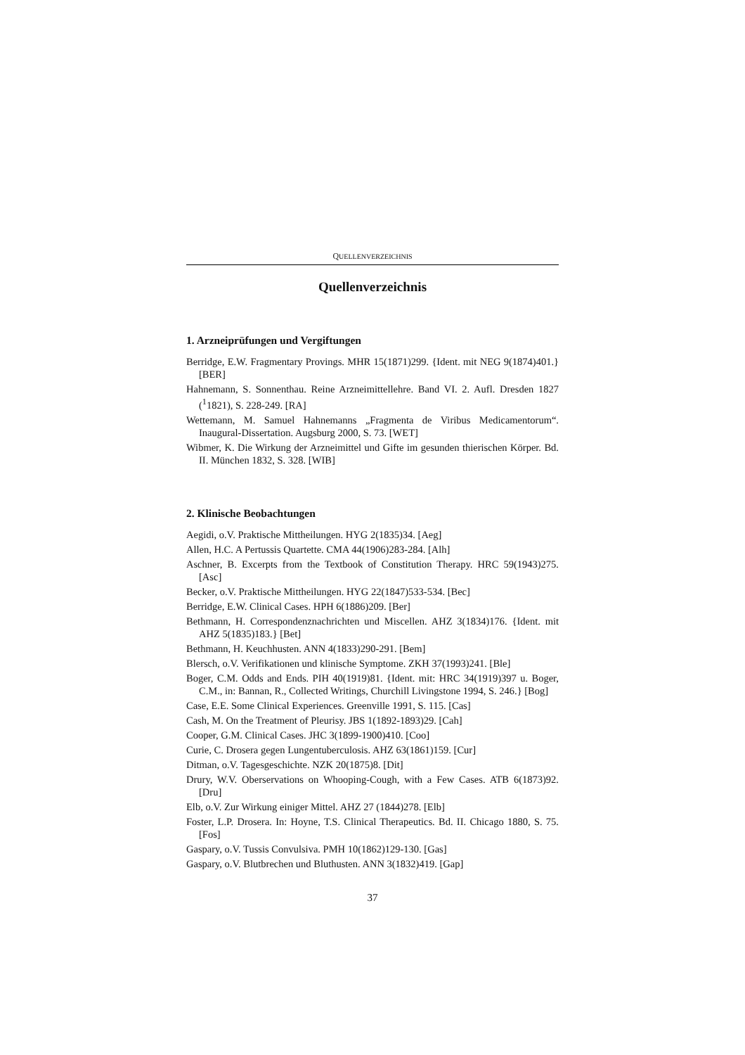QUELLENVERZEICHNIS
Quellenverzeichnis
1. Arzneiprüfungen und Vergiftungen
Berridge, E.W. Fragmentary Provings. MHR 15(1871)299. {Ident. mit NEG 9(1874)401.} [BER]
Hahnemann, S. Sonnenthau. Reine Arzneimittellehre. Band VI. 2. Aufl. Dresden 1827 (<sup>1</sup>1821), S. 228-249. [RA]
Wettemann, M. Samuel Hahnemanns „Fragmenta de Viribus Medicamentorum“. Inaugural-Dissertation. Augsburg 2000, S. 73. [WET]
Wibmer, K. Die Wirkung der Arzneimittel und Gifte im gesunden thierischen Körper. Bd. II. München 1832, S. 328. [WIB]
2. Klinische Beobachtungen
Aegidi, o.V. Praktische Mittheilungen. HYG 2(1835)34. [Aeg]
Allen, H.C. A Pertussis Quartette. CMA 44(1906)283-284. [Alh]
Aschner, B. Excerpts from the Textbook of Constitution Therapy. HRC 59(1943)275. [Asc]
Becker, o.V. Praktische Mittheilungen. HYG 22(1847)533-534. [Bec]
Berridge, E.W. Clinical Cases. HPH 6(1886)209. [Ber]
Bethmann, H. Correspondenznachrichten und Miscellen. AHZ 3(1834)176. {Ident. mit AHZ 5(1835)183.} [Bet]
Bethmann, H. Keuchhusten. ANN 4(1833)290-291. [Bem]
Blersch, o.V. Verifikationen und klinische Symptome. ZKH 37(1993)241. [Ble]
Boger, C.M. Odds and Ends. PIH 40(1919)81. {Ident. mit: HRC 34(1919)397 u. Boger, C.M., in: Bannan, R., Collected Writings, Churchill Livingstone 1994, S. 246.} [Bog]
Case, E.E. Some Clinical Experiences. Greenville 1991, S. 115. [Cas]
Cash, M. On the Treatment of Pleurisy. JBS 1(1892-1893)29. [Cah]
Cooper, G.M. Clinical Cases. JHC 3(1899-1900)410. [Coo]
Curie, C. Drosera gegen Lungentuberculosis. AHZ 63(1861)159. [Cur]
Ditman, o.V. Tagesgeschichte. NZK 20(1875)8. [Dit]
Drury, W.V. Oberservations on Whooping-Cough, with a Few Cases. ATB 6(1873)92. [Dru]
Elb, o.V. Zur Wirkung einiger Mittel. AHZ 27 (1844)278. [Elb]
Foster, L.P. Drosera. In: Hoyne, T.S. Clinical Therapeutics. Bd. II. Chicago 1880, S. 75. [Fos]
Gaspary, o.V. Tussis Convulsiva. PMH 10(1862)129-130. [Gas]
Gaspary, o.V. Blutbrechen und Bluthusten. ANN 3(1832)419. [Gap]
37